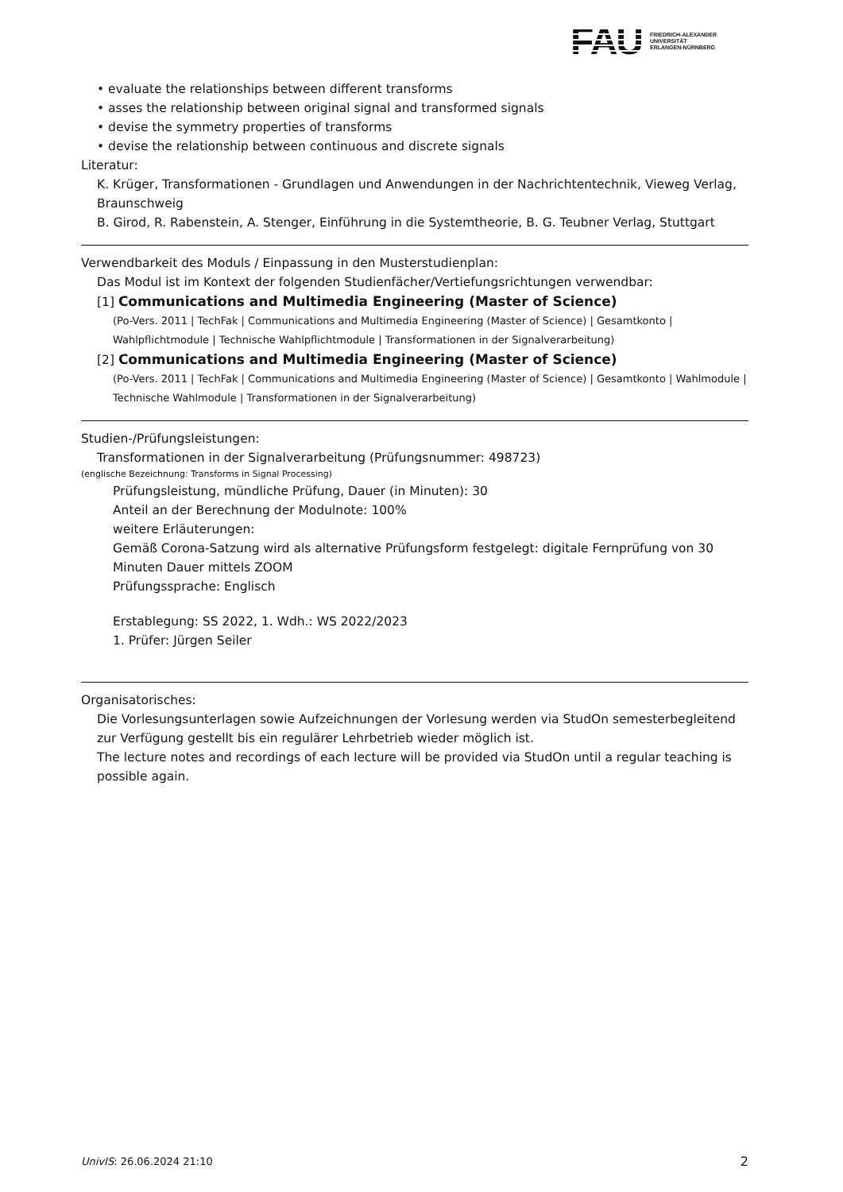FAU
FRIEDRICH-ALEXANDER
UNIVERSITÄT
ERLANGEN-NÜRNBERG
• evaluate the relationships between different transforms
• asses the relationship between original signal and transformed signals
• devise the symmetry properties of transforms
• devise the relationship between continuous and discrete signals
Literatur:
K. Krüger, Transformationen - Grundlagen und Anwendungen in der Nachrichtentechnik, Vieweg Verlag, Braunschweig
B. Girod, R. Rabenstein, A. Stenger, Einführung in die Systemtheorie, B. G. Teubner Verlag, Stuttgart
Verwendbarkeit des Moduls / Einpassung in den Musterstudienplan:
Das Modul ist im Kontext der folgenden Studienfächer/Vertiefungsrichtungen verwendbar:
[1] Communications and Multimedia Engineering (Master of Science)
(Po-Vers. 2011 | TechFak | Communications and Multimedia Engineering (Master of Science) | Gesamtkonto | Wahlpflichtmodule | Technische Wahlpflichtmodule | Transformationen in der Signalverarbeitung)
[2] Communications and Multimedia Engineering (Master of Science)
(Po-Vers. 2011 | TechFak | Communications and Multimedia Engineering (Master of Science) | Gesamtkonto | Wahlmodule | Technische Wahlmodule | Transformationen in der Signalverarbeitung)
Studien-/Prüfungsleistungen:
Transformationen in der Signalverarbeitung (Prüfungsnummer: 498723)
(englische Bezeichnung: Transforms in Signal Processing)
Prüfungsleistung, mündliche Prüfung, Dauer (in Minuten): 30
Anteil an der Berechnung der Modulnote: 100%
weitere Erläuterungen:
Gemäß Corona-Satzung wird als alternative Prüfungsform festgelegt: digitale Fernprüfung von 30 Minuten Dauer mittels ZOOM
Prüfungssprache: Englisch
Erstablegung: SS 2022, 1. Wdh.: WS 2022/2023
1. Prüfer: Jürgen Seiler
Organisatorisches:
Die Vorlesungsunterlagen sowie Aufzeichnungen der Vorlesung werden via StudOn semesterbegleitend zur Verfügung gestellt bis ein regulärer Lehrbetrieb wieder möglich ist.
The lecture notes and recordings of each lecture will be provided via StudOn until a regular teaching is possible again.
UnivIS: 26.06.2024 21:10 2